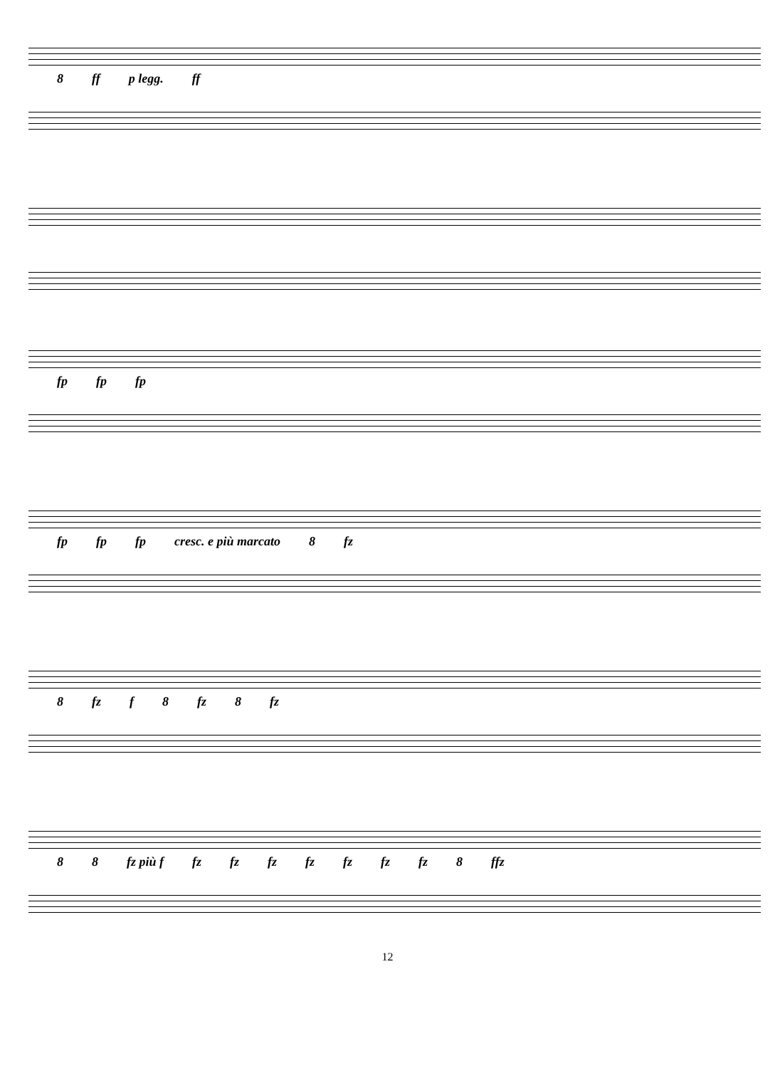8 ff p legg. ff
fp fp fp
fp fp fp cresc. e più marcato 8 fz
8 fz f 8 fz 8 fz
8 8 fz più f fz fz fz fz fz fz fz 8 ffz
12